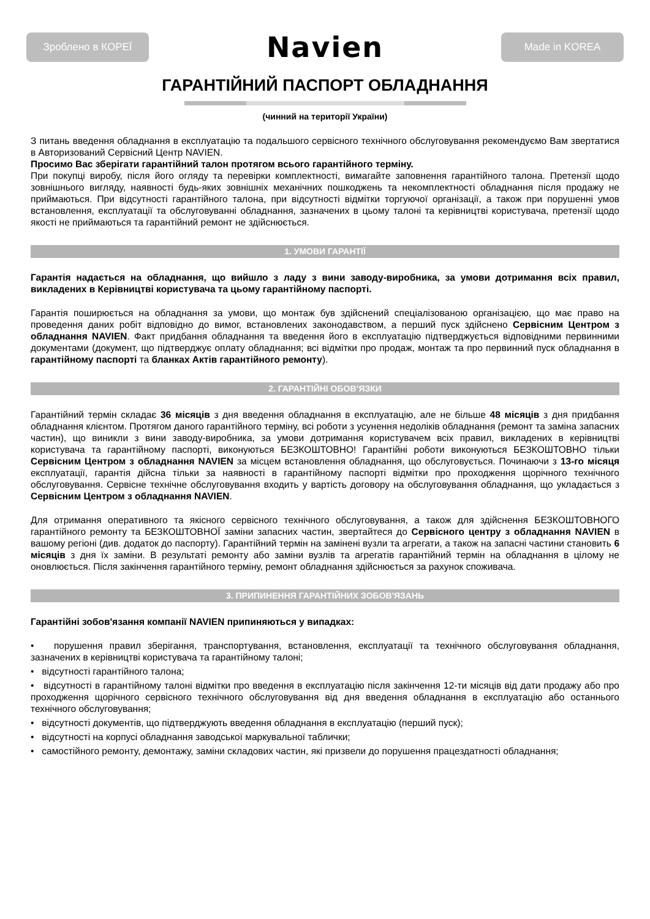Зроблено в КОРЕЇ
Navien
Made in KOREA
ГАРАНТІЙНИЙ ПАСПОРТ ОБЛАДНАННЯ
(чинний на території України)
З питань введення обладнання в експлуатацію та подальшого сервісного технічного обслуговування рекомендуємо Вам звертатися в Авторизований Сервісний Центр NAVIEN.
Просимо Вас зберігати гарантійний талон протягом всього гарантійного терміну.
При покупці виробу, після його огляду та перевірки комплектності, вимагайте заповнення гарантійного талона. Претензії щодо зовнішнього вигляду, наявності будь-яких зовнішніх механічних пошкоджень та некомплектності обладнання після продажу не приймаються. При відсутності гарантійного талона, при відсутності відмітки торгуючої організації, а також при порушенні умов встановлення, експлуатації та обслуговуванні обладнання, зазначених в цьому талоні та керівництві користувача, претензії щодо якості не приймаються та гарантійний ремонт не здійснюється.
1. УМОВИ ГАРАНТІЇ
Гарантія надається на обладнання, що вийшло з ладу з вини заводу-виробника, за умови дотримання всіх правил, викладених в Керівництві користувача та цьому гарантійному паспорті.
Гарантія поширюється на обладнання за умови, що монтаж був здійснений спеціалізованою організацією, що має право на проведення даних робіт відповідно до вимог, встановлених законодавством, а перший пуск здійснено Сервісним Центром з обладнання NAVIEN. Факт придбання обладнання та введення його в експлуатацію підтверджується відповідними первинними документами (документ, що підтверджує оплату обладнання; всі відмітки про продаж, монтаж та про первинний пуск обладнання в гарантійному паспорті та бланках Актів гарантійного ремонту).
2. ГАРАНТІЙНІ ОБОВ’ЯЗКИ
Гарантійний термін складає 36 місяців з дня введення обладнання в експлуатацію, але не більше 48 місяців з дня придбання обладнання клієнтом. Протягом даного гарантійного терміну, всі роботи з усунення недоліків обладнання (ремонт та заміна запасних частин), що виникли з вини заводу-виробника, за умови дотримання користувачем всіх правил, викладених в керівництві користувача та гарантійному паспорті, виконуються БЕЗКОШТОВНО! Гарантійні роботи виконуються БЕЗКОШТОВНО тільки Сервісним Центром з обладнання NAVIEN за місцем встановлення обладнання, що обслуговується. Починаючи з 13-го місяця експлуатації, гарантія дійсна тільки за наявності в гарантійному паспорті відмітки про проходження щорічного технічного обслуговування. Сервісне технічне обслуговування входить у вартість договору на обслуговування обладнання, що укладається з Сервісним Центром з обладнання NAVIEN.
Для отримання оперативного та якісного сервісного технічного обслуговування, а також для здійснення БЕЗКОШТОВНОГО гарантійного ремонту та БЕЗКОШТОВНОЇ заміни запасних частин, звертайтеся до Сервісного центру з обладнання NAVIEN в вашому регіоні (див. додаток до паспорту). Гарантійний термін на замінені вузли та агрегати, а також на запасні частини становить 6 місяців з дня їх заміни. В результаті ремонту або заміни вузлів та агрегатів гарантійний термін на обладнання в цілому не оновлюється. Після закінчення гарантійного терміну, ремонт обладнання здійснюється за рахунок споживача.
3. ПРИПИНЕННЯ ГАРАНТІЙНИХ ЗОБОВ'ЯЗАНЬ
Гарантійні зобов'язання компанії NAVIEN припиняються у випадках:
• порушення правил зберігання, транспортування, встановлення, експлуатації та технічного обслуговування обладнання, зазначених в керівництві користувача та гарантійному талоні;
• відсутності гарантійного талона;
• відсутності в гарантійному талоні відмітки про введення в експлуатацію після закінчення 12-ти місяців від дати продажу або про проходження щорічного сервісного технічного обслуговування від дня введення обладнання в експлуатацію або останнього технічного обслуговування;
• відсутності документів, що підтверджують введення обладнання в експлуатацію (перший пуск);
• відсутності на корпусі обладнання заводської маркувальної таблички;
• самостійного ремонту, демонтажу, заміни складових частин, які призвели до порушення працездатності обладнання;